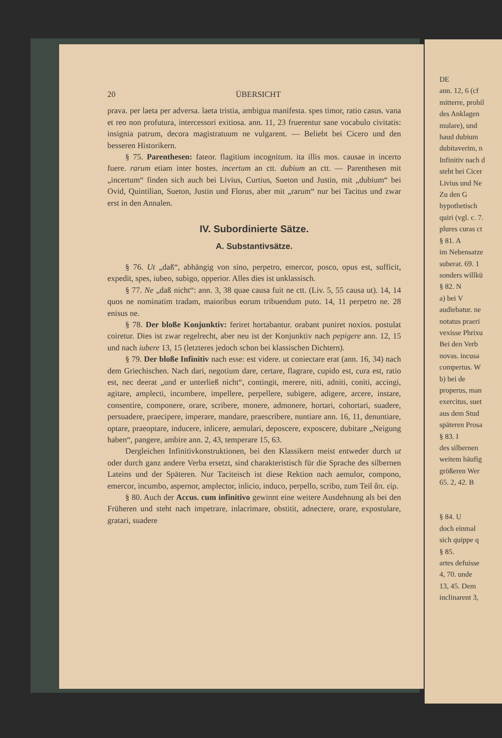20 ÜBERSICHT
prava. per laeta per adversa. laeta tristia, ambigua manifesta. spes timor, ratio casus. vana et reo non profutura, intercessori exitiosa. ann. 11, 23 fruerentur sane vocabulo civitatis: insignia patrum, decora magistratuum ne vulgarent. — Beliebt bei Cicero und den besseren Historikern.
§ 75. Parenthesen: fateor. flagitium incognitum. ita illis mos. causae in incerto fuere. rarum etiam inter hostes. incertum an ctt. dubium an ctt. — Parenthesen mit „incertum“ finden sich auch bei Livius, Curtius, Sueton und Justin, mit „dubium“ bei Ovid, Quintilian, Sueton, Justin und Florus, aber mit „rarum“ nur bei Tacitus und zwar erst in den Annalen.
IV. Subordinierte Sätze.
A. Substantivsätze.
§ 76. Ut „daß“, abhängig von sino, perpetro, emercor, posco, opus est, sufficit, expedit, spes, iubeo, subigo, opperior. Alles dies ist unklassisch.
§ 77. Ne „daß nicht“: ann. 3, 38 quae causa fuit ne ctt. (Liv. 5, 55 causa ut). 14, 14 quos ne nominatim tradam, maioribus eorum tribuendum puto. 14, 11 perpetro ne. 28 enisus ne.
§ 78. Der bloße Konjunktiv: feriret hortabantur. orabant puniret noxios. postulat coiretur. Dies ist zwar regelrecht, aber neu ist der Konjunktiv nach pepigere ann. 12, 15 und nach iubere 13, 15 (letzteres jedoch schon bei klassischen Dichtern).
§ 79. Der bloße Infinitiv nach esse: est videre. ut coniectare erat (ann. 16, 34) nach dem Griechischen. Nach dari, negotium dare, certare, flagrare, cupido est, cura est, ratio est, nec deerat „und er unterließ nicht“, contingit, merere, niti, adniti, coniti, accingi, agitare, amplecti, incumbere, impellere, perpellere, subigere, adigere, arcere, instare, consentire, componere, orare, scribere, monere, admonere, hortari, cohortari, suadere, persuadere, praecipere, imperare, mandare, praescribere, nuntiare ann. 16, 11, denuntiare, optare, praeoptare, inducere, inlicere, aemulari, deposcere, exposcere, dubitare „Neigung haben“, pangere, ambire ann. 2, 43, temperare 15, 63.
Dergleichen Infinitivkonstruktionen, bei den Klassikern meist entweder durch ut oder durch ganz andere Verba ersetzt, sind charakteristisch für die Sprache des silbernen Lateins und der Späteren. Nur Taciteisch ist diese Rektion nach aemulor, compono, emercor, incumbo, aspernor, amplector, inlicio, induco, perpello, scribo, zum Teil ἅπ. εἰρ.
§ 80. Auch der Accus. cum infinitivo gewinnt eine weitere Ausdehnung als bei den Früheren und steht nach impetrare, inlacrimare, obstitit, adnectere, orare, expostulare, gratari, suadere
DE
ann. 12, 6 (cf
mitterre, prohil
des Anklagen
mulare), und
haud dubium
dubitaverim, n
Infinitiv nach d
steht bei Cicer
Livius und Ne
Zu den G
hypothetisch
quiri (vgl. c. 7.
plures curas ct
§ 81. A
im Nebensatze
suberat. 69. 1
sonders willkü
§ 82. N
a) bei V
audiebatur. ne
notatus praeri
vexisse Phrixu
Bei den Verb
novas. incusa
compertus. W
b) bei de
properus, man
exercitus, suet
aus dem Stud
späteren Prosa
§ 83. I
des silbernen
weitem häufig
größeren Wer
65. 2, 42. B
§ 84. U
doch einmal
sich quippe q
§ 85.
artes defuisse
4, 70. unde
13, 45. Dem
inclinarent 3,